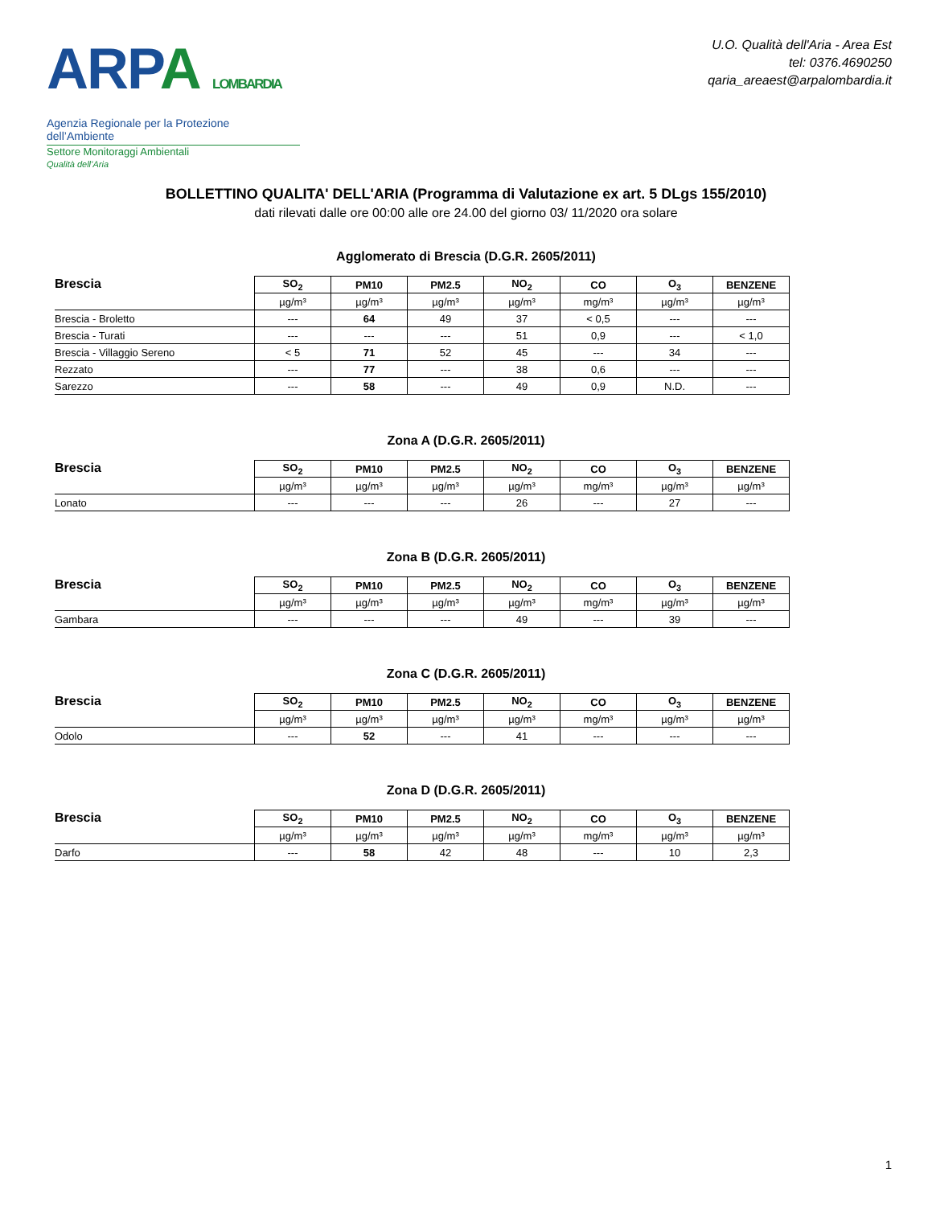ARPA LOMBARDIA
Agenzia Regionale per la Protezione dell’Ambiente
Settore Monitoraggi Ambientali
Qualità dell’Aria
U.O. Qualità dell'Aria - Area Est
tel: 0376.4690250
qaria_areaest@arpalombardia.it
BOLLETTINO QUALITA' DELL'ARIA (Programma di Valutazione ex art. 5 DLgs 155/2010)
dati rilevati dalle ore 00:00 alle ore 24.00 del giorno 03/ 11/2020 ora solare
Agglomerato di Brescia (D.G.R. 2605/2011)
| Brescia | SO<sub>2</sub> | PM10 | PM2.5 | NO<sub>2</sub> | CO | O<sub>3</sub> | BENZENE |
| --- | --- | --- | --- | --- | --- | --- | --- |
| | µg/m³ | µg/m³ | µg/m³ | µg/m³ | mg/m³ | µg/m³ | µg/m³ |
| Brescia - Broletto | --- | 64 | 49 | 37 | < 0,5 | --- | --- |
| Brescia - Turati | --- | --- | --- | 51 | 0,9 | --- | < 1,0 |
| Brescia - Villaggio Sereno | < 5 | 71 | 52 | 45 | --- | 34 | --- |
| Rezzato | --- | 77 | --- | 38 | 0,6 | --- | --- |
| Sarezzo | --- | 58 | --- | 49 | 0,9 | N.D. | --- |
Zona A (D.G.R. 2605/2011)
| Brescia | SO<sub>2</sub> | PM10 | PM2.5 | NO<sub>2</sub> | CO | O<sub>3</sub> | BENZENE |
| --- | --- | --- | --- | --- | --- | --- | --- |
| | µg/m³ | µg/m³ | µg/m³ | µg/m³ | mg/m³ | µg/m³ | µg/m³ |
| Lonato | --- | --- | --- | 26 | --- | 27 | --- |
Zona B (D.G.R. 2605/2011)
| Brescia | SO<sub>2</sub> | PM10 | PM2.5 | NO<sub>2</sub> | CO | O<sub>3</sub> | BENZENE |
| --- | --- | --- | --- | --- | --- | --- | --- |
| | µg/m³ | µg/m³ | µg/m³ | µg/m³ | mg/m³ | µg/m³ | µg/m³ |
| Gambara | --- | --- | --- | 49 | --- | 39 | --- |
Zona C (D.G.R. 2605/2011)
| Brescia | SO<sub>2</sub> | PM10 | PM2.5 | NO<sub>2</sub> | CO | O<sub>3</sub> | BENZENE |
| --- | --- | --- | --- | --- | --- | --- | --- |
| | µg/m³ | µg/m³ | µg/m³ | µg/m³ | mg/m³ | µg/m³ | µg/m³ |
| Odolo | --- | 52 | --- | 41 | --- | --- | --- |
Zona D (D.G.R. 2605/2011)
| Brescia | SO<sub>2</sub> | PM10 | PM2.5 | NO<sub>2</sub> | CO | O<sub>3</sub> | BENZENE |
| --- | --- | --- | --- | --- | --- | --- | --- |
| | µg/m³ | µg/m³ | µg/m³ | µg/m³ | mg/m³ | µg/m³ | µg/m³ |
| Darfo | --- | 58 | 42 | 48 | --- | 10 | 2,3 |
1